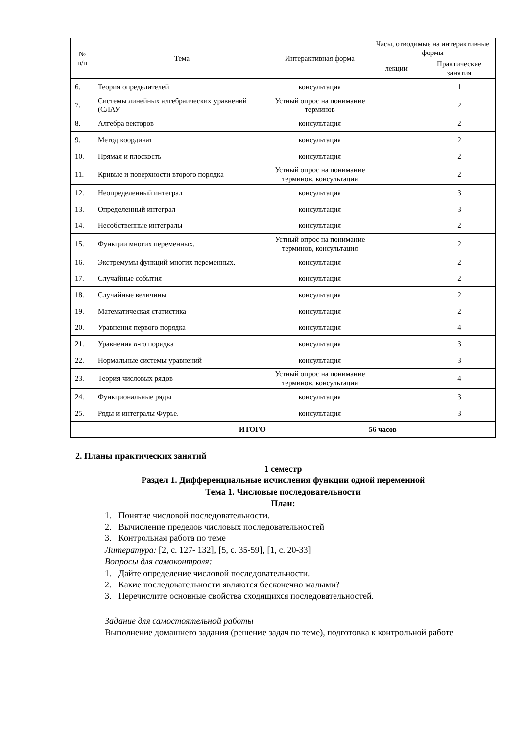| № п/п | Тема | Интерактивная форма | Часы, отводимые на интерактивные формы | |
| --- | --- | --- | --- | --- |
| | | | лекции | Практические занятия |
| 6. | Теория определителей | консультация | | 1 |
| 7. | Системы линейных алгебраических уравнений (СЛАУ | Устный опрос на понимание терминов | | 2 |
| 8. | Алгебра векторов | консультация | | 2 |
| 9. | Метод координат | консультация | | 2 |
| 10. | Прямая и плоскость | консультация | | 2 |
| 11. | Кривые и поверхности второго порядка | Устный опрос на понимание терминов, консультация | | 2 |
| 12. | Неопределенный интеграл | консультация | | 3 |
| 13. | Определенный интеграл | консультация | | 3 |
| 14. | Несобственные интегралы | консультация | | 2 |
| 15. | Функции многих переменных. | Устный опрос на понимание терминов, консультация | | 2 |
| 16. | Экстремумы функций многих переменных. | консультация | | 2 |
| 17. | Случайные события | консультация | | 2 |
| 18. | Случайные величины | консультация | | 2 |
| 19. | Математическая статистика | консультация | | 2 |
| 20. | Уравнения первого порядка | консультация | | 4 |
| 21. | Уравнения n -го порядка | консультация | | 3 |
| 22. | Нормальные системы уравнений | консультация | | 3 |
| 23. | Теория числовых рядов | Устный опрос на понимание терминов, консультация | | 4 |
| 24. | Функциональные ряды | консультация | | 3 |
| 25. | Ряды и интегралы Фурье. | консультация | | 3 |
| ИТОГО | | 56 часов | | |
2. Планы практических занятий
1 семестр
Раздел 1. Дифференциальные исчисления функции одной переменной
Тема 1. Числовые последовательности
План:
1. Понятие числовой последовательности.
2. Вычисление пределов числовых последовательностей
3. Контрольная работа по теме
Литература: [2, с. 127- 132], [5, с. 35-59], [1, с. 20-33]
Вопросы для самоконтроля:
1. Дайте определение числовой последовательности.
2. Какие последовательности являются бесконечно малыми?
3. Перечислите основные свойства сходящихся последовательностей.
Задание для самостоятельной работы
Выполнение домашнего задания (решение задач по теме), подготовка к контрольной работе